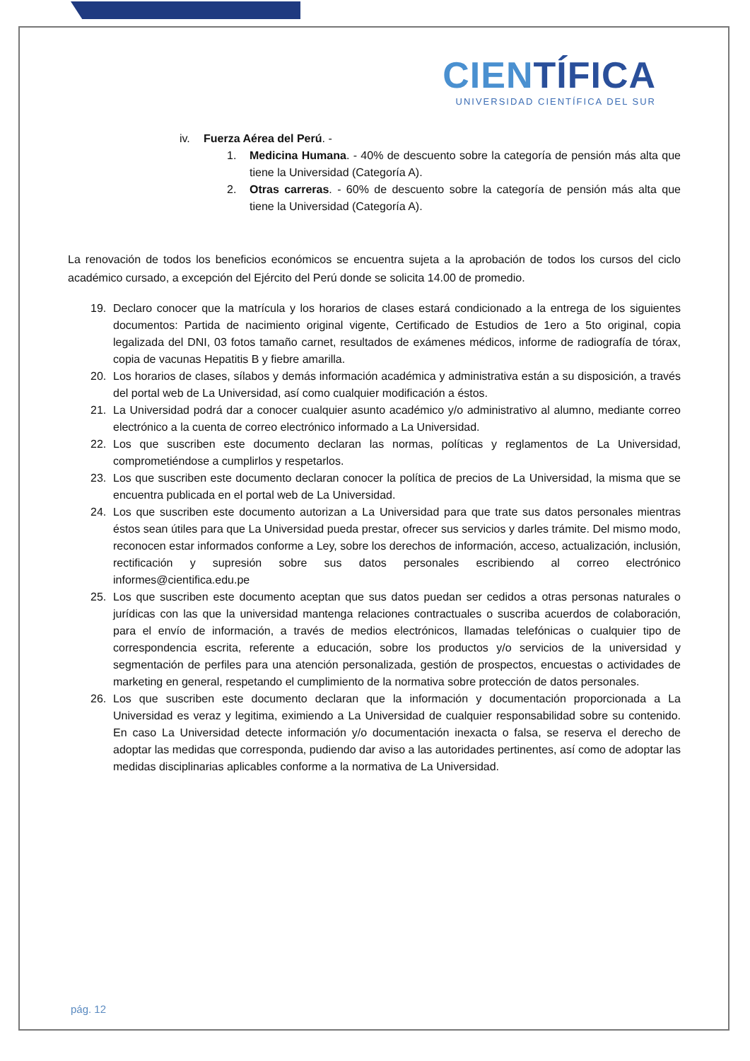CIENTÍFICA
UNIVERSIDAD CIENTÍFICA DEL SUR
iv. Fuerza Aérea del Perú. -
1. Medicina Humana. - 40% de descuento sobre la categoría de pensión más alta que tiene la Universidad (Categoría A).
2. Otras carreras. - 60% de descuento sobre la categoría de pensión más alta que tiene la Universidad (Categoría A).
La renovación de todos los beneficios económicos se encuentra sujeta a la aprobación de todos los cursos del ciclo académico cursado, a excepción del Ejército del Perú donde se solicita 14.00 de promedio.
19. Declaro conocer que la matrícula y los horarios de clases estará condicionado a la entrega de los siguientes documentos: Partida de nacimiento original vigente, Certificado de Estudios de 1ero a 5to original, copia legalizada del DNI, 03 fotos tamaño carnet, resultados de exámenes médicos, informe de radiografía de tórax, copia de vacunas Hepatitis B y fiebre amarilla.
20. Los horarios de clases, sílabos y demás información académica y administrativa están a su disposición, a través del portal web de La Universidad, así como cualquier modificación a éstos.
21. La Universidad podrá dar a conocer cualquier asunto académico y/o administrativo al alumno, mediante correo electrónico a la cuenta de correo electrónico informado a La Universidad.
22. Los que suscriben este documento declaran las normas, políticas y reglamentos de La Universidad, comprometiéndose a cumplirlos y respetarlos.
23. Los que suscriben este documento declaran conocer la política de precios de La Universidad, la misma que se encuentra publicada en el portal web de La Universidad.
24. Los que suscriben este documento autorizan a La Universidad para que trate sus datos personales mientras éstos sean útiles para que La Universidad pueda prestar, ofrecer sus servicios y darles trámite. Del mismo modo, reconocen estar informados conforme a Ley, sobre los derechos de información, acceso, actualización, inclusión, rectificación y supresión sobre sus datos personales escribiendo al correo electrónico informes@cientifica.edu.pe
25. Los que suscriben este documento aceptan que sus datos puedan ser cedidos a otras personas naturales o jurídicas con las que la universidad mantenga relaciones contractuales o suscriba acuerdos de colaboración, para el envío de información, a través de medios electrónicos, llamadas telefónicas o cualquier tipo de correspondencia escrita, referente a educación, sobre los productos y/o servicios de la universidad y segmentación de perfiles para una atención personalizada, gestión de prospectos, encuestas o actividades de marketing en general, respetando el cumplimiento de la normativa sobre protección de datos personales.
26. Los que suscriben este documento declaran que la información y documentación proporcionada a La Universidad es veraz y legitima, eximiendo a La Universidad de cualquier responsabilidad sobre su contenido. En caso La Universidad detecte información y/o documentación inexacta o falsa, se reserva el derecho de adoptar las medidas que corresponda, pudiendo dar aviso a las autoridades pertinentes, así como de adoptar las medidas disciplinarias aplicables conforme a la normativa de La Universidad.
pág. 12